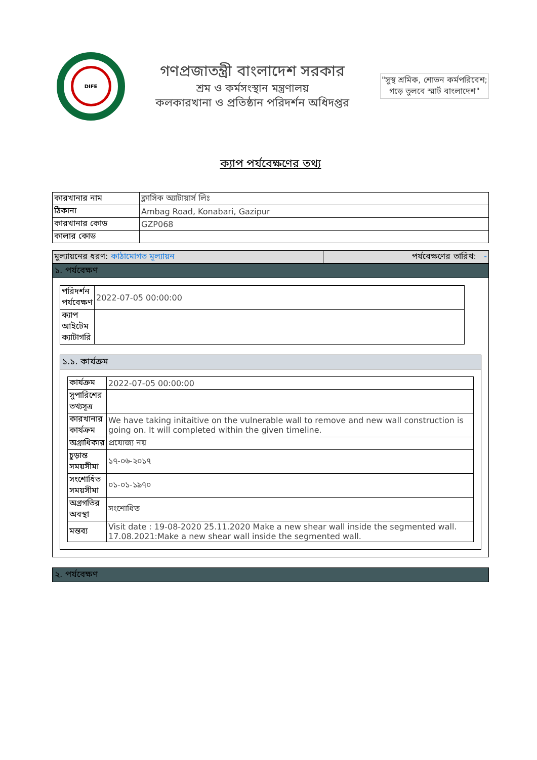DIFE
গণপ্রজাতন্ত্রী বাংলাদেশ সরকার
শ্রম ও কর্মসংস্থান মন্ত্রণালয়
কলকারখানা ও প্রতিষ্ঠান পরিদর্শন অধিদপ্তর
"সুস্থ শ্রমিক, শোভন কর্মপরিবেশ;
গড়ে তুলবে স্মার্ট বাংলাদেশ"
ক্যাপ পর্যবেক্ষণের তথ্য
| কারখানার নাম | ক্লাসিক অ্যাটায়ার্স লিঃ |
| ঠিকানা | Ambag Road, Konabari, Gazipur |
| কারখানার কোড | GZP068 |
| কালার কোড | |
| মুল্যায়নের ধরণ: কাঠামোগত মূল্যায়ন | পর্যবেক্ষণের তারিখ: - |
১. পর্যবেক্ষণ
| পরিদর্শন পর্যবেক্ষণ | 2022-07-05 00:00:00 |
| ক্যাপ আইটেম ক্যাটাগরি | |
১.১. কার্যক্রম
| কার্যক্রম | 2022-07-05 00:00:00 |
| সুপারিশের তথ্যসূত্র | |
| কারখানার কার্যক্রম | We have taking initaitive on the vulnerable wall to remove and new wall construction is going on. It will completed within the given timeline. |
| অগ্রাধিকার | প্রযোজ্য নয় |
| চুড়ান্ত সময়সীমা | ১৭-০৬-২০১৭ |
| সংশোধিত সময়সীমা | ০১-০১-১৯৭০ |
| অগ্রগতির অবস্থা | সংশোধিত |
| মন্তব্য | Visit date : 19-08-2020 25.11.2020 Make a new shear wall inside the segmented wall. 17.08.2021:Make a new shear wall inside the segmented wall. |
২. পর্যবেক্ষণ